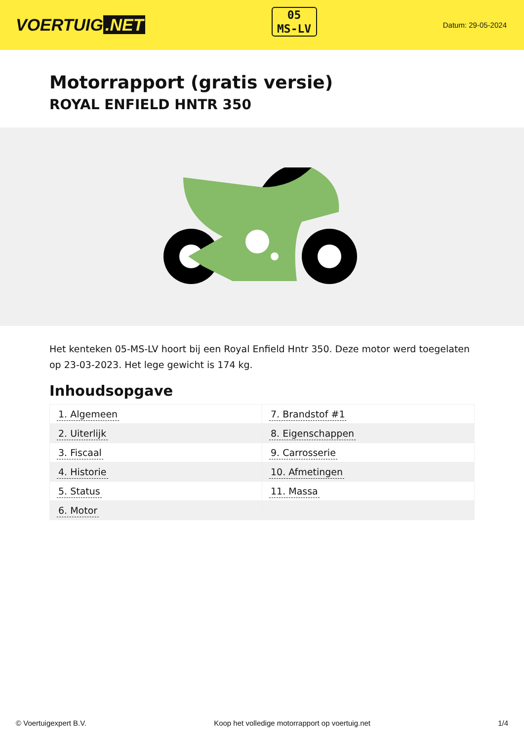VOERTUIG.NET
05
MS-LV
Datum: 29-05-2024
Motorrapport (gratis versie)
ROYAL ENFIELD HNTR 350
Het kenteken 05-MS-LV hoort bij een Royal Enfield Hntr 350. Deze motor werd toegelaten op 23-03-2023. Het lege gewicht is 174 kg.
Inhoudsopgave
| 1. Algemeen | 7. Brandstof #1 |
| 2. Uiterlijk | 8. Eigenschappen |
| 3. Fiscaal | 9. Carrosserie |
| 4. Historie | 10. Afmetingen |
| 5. Status | 11. Massa |
| 6. Motor | |
© Voertuigexpert B.V. Koop het volledige motorrapport op voertuig.net 1/4